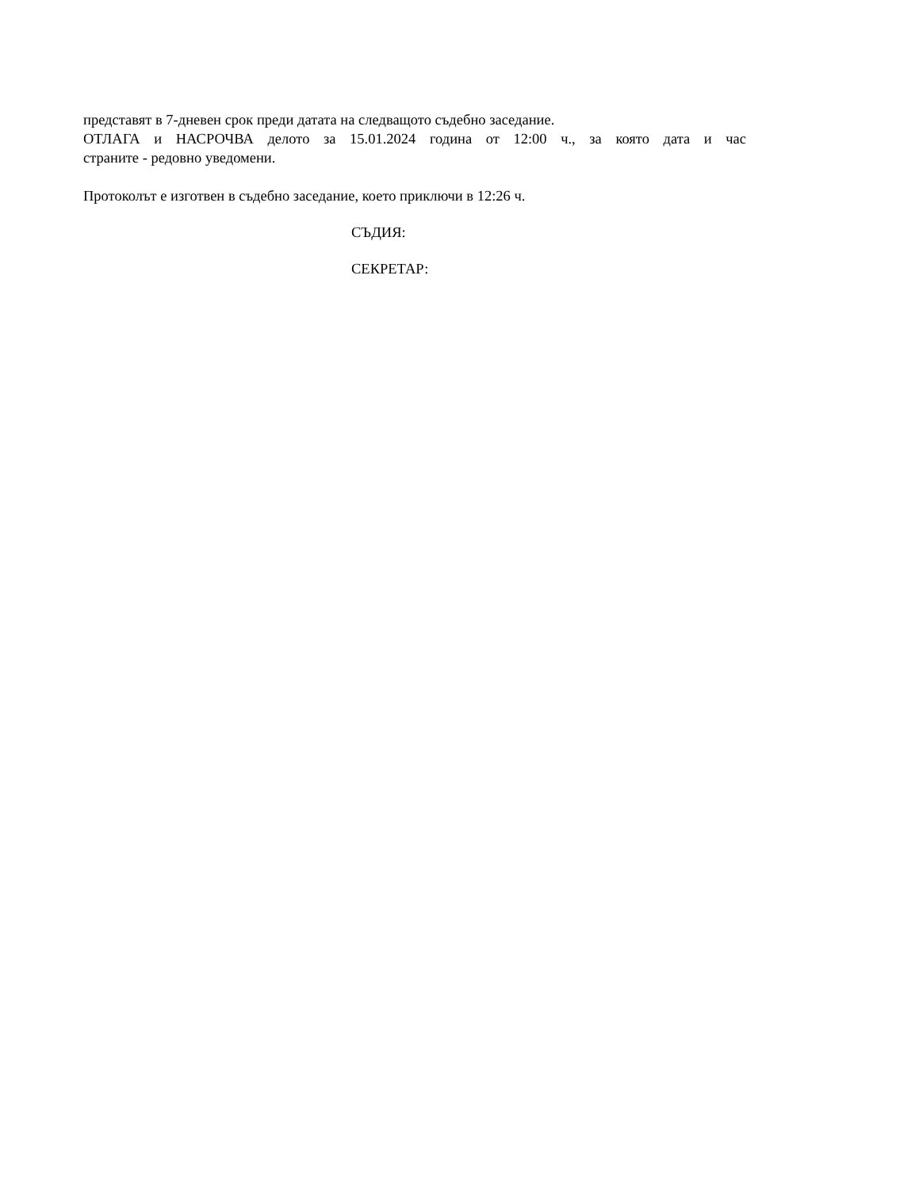представят в 7-дневен срок преди датата на следващото съдебно заседание.
ОТЛАГА и НАСРОЧВА делото за 15.01.2024 година от 12:00 ч., за която дата и час
страните - редовно уведомени.
Протоколът е изготвен в съдебно заседание, което приключи в 12:26 ч.
СЪДИЯ:
СЕКРЕТАР: